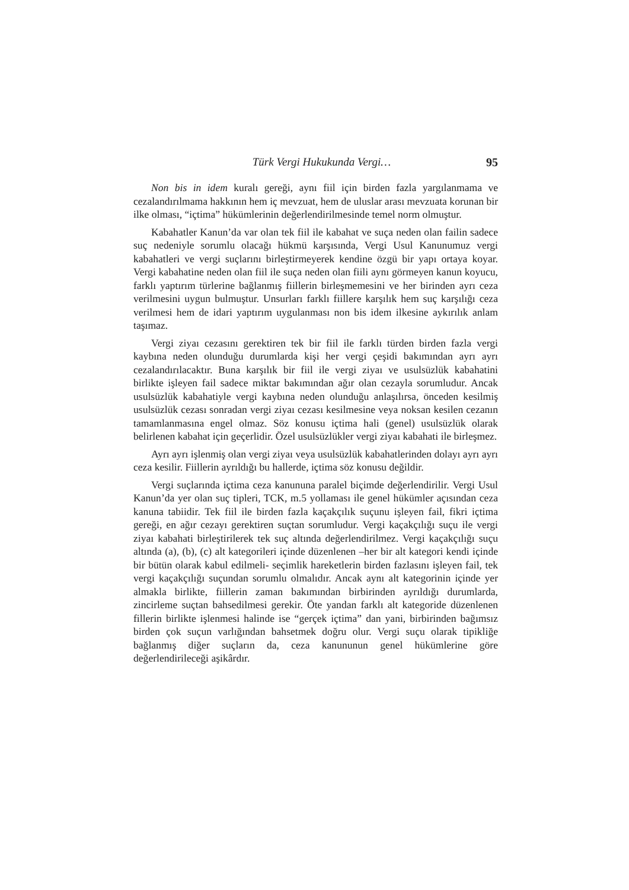Türk Vergi Hukukunda Vergi… 95
Non bis in idem kuralı gereği, aynı fiil için birden fazla yargılanmama ve cezalandırılmama hakkının hem iç mevzuat, hem de uluslar arası mevzuata korunan bir ilke olması, “içtima” hükümlerinin değerlendirilmesinde temel norm olmuştur.
Kabahatler Kanun’da var olan tek fiil ile kabahat ve suça neden olan failin sadece suç nedeniyle sorumlu olacağı hükmü karşısında, Vergi Usul Kanunumuz vergi kabahatleri ve vergi suçlarını birleştirmeyerek kendine özgü bir yapı ortaya koyar. Vergi kabahatine neden olan fiil ile suça neden olan fiili aynı görmeyen kanun koyucu, farklı yaptırım türlerine bağlanmış fiillerin birleşmemesini ve her birinden ayrı ceza verilmesini uygun bulmuştur. Unsurları farklı fiillere karşılık hem suç karşılığı ceza verilmesi hem de idari yaptırım uygulanması non bis idem ilkesine aykırılık anlam taşımaz.
Vergi ziyaı cezasını gerektiren tek bir fiil ile farklı türden birden fazla vergi kaybına neden olunduğu durumlarda kişi her vergi çeşidi bakımından ayrı ayrı cezalandırılacaktır. Buna karşılık bir fiil ile vergi ziyaı ve usulsüzlük kabahatini birlikte işleyen fail sadece miktar bakımından ağır olan cezayla sorumludur. Ancak usulsüzlük kabahatiyle vergi kaybına neden olunduğu anlaşılırsa, önceden kesilmiş usulsüzlük cezası sonradan vergi ziyaı cezası kesilmesine veya noksan kesilen cezanın tamamlanmasına engel olmaz. Söz konusu içtima hali (genel) usulsüzlük olarak belirlenen kabahat için geçerlidir. Özel usulsüzlükler vergi ziyaı kabahati ile birleşmez.
Ayrı ayrı işlenmiş olan vergi ziyaı veya usulsüzlük kabahatlerinden dolayı ayrı ayrı ceza kesilir. Fiillerin ayrıldığı bu hallerde, içtima söz konusu değildir.
Vergi suçlarında içtima ceza kanununa paralel biçimde değerlendirilir. Vergi Usul Kanun’da yer olan suç tipleri, TCK, m.5 yollaması ile genel hükümler açısından ceza kanuna tabiidir. Tek fiil ile birden fazla kaçakçılık suçunu işleyen fail, fikri içtima gereği, en ağır cezayı gerektiren suçtan sorumludur. Vergi kaçakçılığı suçu ile vergi ziyaı kabahati birleştirilerek tek suç altında değerlendirilmez. Vergi kaçakçılığı suçu altında (a), (b), (c) alt kategorileri içinde düzenlenen –her bir alt kategori kendi içinde bir bütün olarak kabul edilmeli- seçimlik hareketlerin birden fazlasını işleyen fail, tek vergi kaçakçılığı suçundan sorumlu olmalıdır. Ancak aynı alt kategorinin içinde yer almakla birlikte, fiillerin zaman bakımından birbirinden ayrıldığı durumlarda, zincirleme suçtan bahsedilmesi gerekir. Öte yandan farklı alt kategoride düzenlenen fillerin birlikte işlenmesi halinde ise “gerçek içtima” dan yani, birbirinden bağımsız birden çok suçun varlığından bahsetmek doğru olur. Vergi suçu olarak tipikliğe bağlanmış diğer suçların da, ceza kanununun genel hükümlerine göre değerlendirileceği aşikârdır.